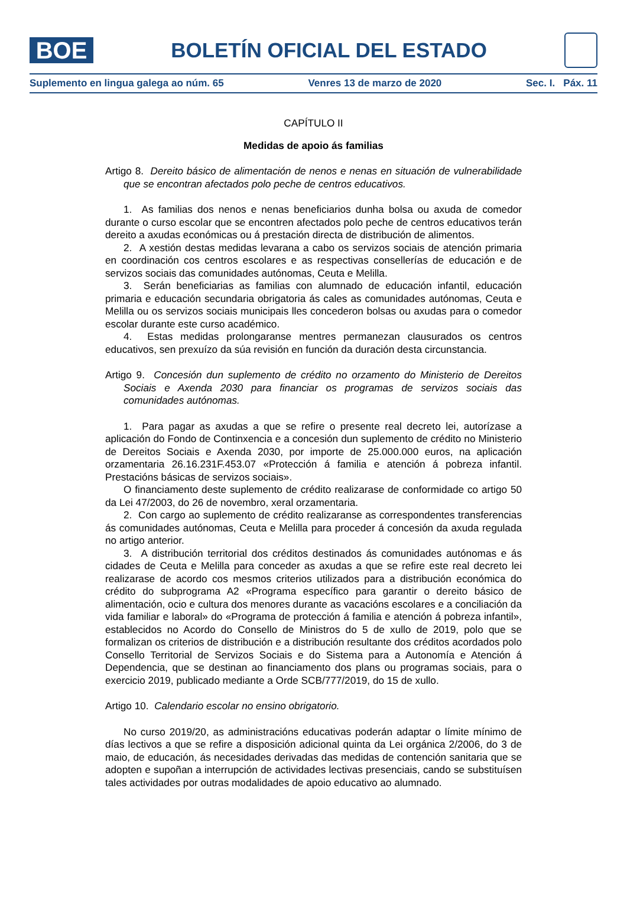BOE
BOLETÍN OFICIAL DEL ESTADO
Suplemento en lingua galega ao núm. 65 Venres 13 de marzo de 2020 Sec. I. Páx. 11
CAPÍTULO II
Medidas de apoio ás familias
Artigo 8. Dereito básico de alimentación de nenos e nenas en situación de vulnerabilidade que se encontran afectados polo peche de centros educativos.
1. As familias dos nenos e nenas beneficiarios dunha bolsa ou axuda de comedor durante o curso escolar que se encontren afectados polo peche de centros educativos terán dereito a axudas económicas ou á prestación directa de distribución de alimentos.
2. A xestión destas medidas levarana a cabo os servizos sociais de atención primaria en coordinación cos centros escolares e as respectivas consellerías de educación e de servizos sociais das comunidades autónomas, Ceuta e Melilla.
3. Serán beneficiarias as familias con alumnado de educación infantil, educación primaria e educación secundaria obrigatoria ás cales as comunidades autónomas, Ceuta e Melilla ou os servizos sociais municipais lles concederon bolsas ou axudas para o comedor escolar durante este curso académico.
4. Estas medidas prolongaranse mentres permanezan clausurados os centros educativos, sen prexuízo da súa revisión en función da duración desta circunstancia.
Artigo 9. Concesión dun suplemento de crédito no orzamento do Ministerio de Dereitos Sociais e Axenda 2030 para financiar os programas de servizos sociais das comunidades autónomas.
1. Para pagar as axudas a que se refire o presente real decreto lei, autorízase a aplicación do Fondo de Continxencia e a concesión dun suplemento de crédito no Ministerio de Dereitos Sociais e Axenda 2030, por importe de 25.000.000 euros, na aplicación orzamentaria 26.16.231F.453.07 «Protección á familia e atención á pobreza infantil. Prestacións básicas de servizos sociais».
O financiamento deste suplemento de crédito realizarase de conformidade co artigo 50 da Lei 47/2003, do 26 de novembro, xeral orzamentaria.
2. Con cargo ao suplemento de crédito realizaranse as correspondentes transferencias ás comunidades autónomas, Ceuta e Melilla para proceder á concesión da axuda regulada no artigo anterior.
3. A distribución territorial dos créditos destinados ás comunidades autónomas e ás cidades de Ceuta e Melilla para conceder as axudas a que se refire este real decreto lei realizarase de acordo cos mesmos criterios utilizados para a distribución económica do crédito do subprograma A2 «Programa específico para garantir o dereito básico de alimentación, ocio e cultura dos menores durante as vacacións escolares e a conciliación da vida familiar e laboral» do «Programa de protección á familia e atención á pobreza infantil», establecidos no Acordo do Consello de Ministros do 5 de xullo de 2019, polo que se formalizan os criterios de distribución e a distribución resultante dos créditos acordados polo Consello Territorial de Servizos Sociais e do Sistema para a Autonomía e Atención á Dependencia, que se destinan ao financiamento dos plans ou programas sociais, para o exercicio 2019, publicado mediante a Orde SCB/777/2019, do 15 de xullo.
Artigo 10. Calendario escolar no ensino obrigatorio.
No curso 2019/20, as administracións educativas poderán adaptar o límite mínimo de días lectivos a que se refire a disposición adicional quinta da Lei orgánica 2/2006, do 3 de maio, de educación, ás necesidades derivadas das medidas de contención sanitaria que se adopten e supoñan a interrupción de actividades lectivas presenciais, cando se substituísen tales actividades por outras modalidades de apoio educativo ao alumnado.